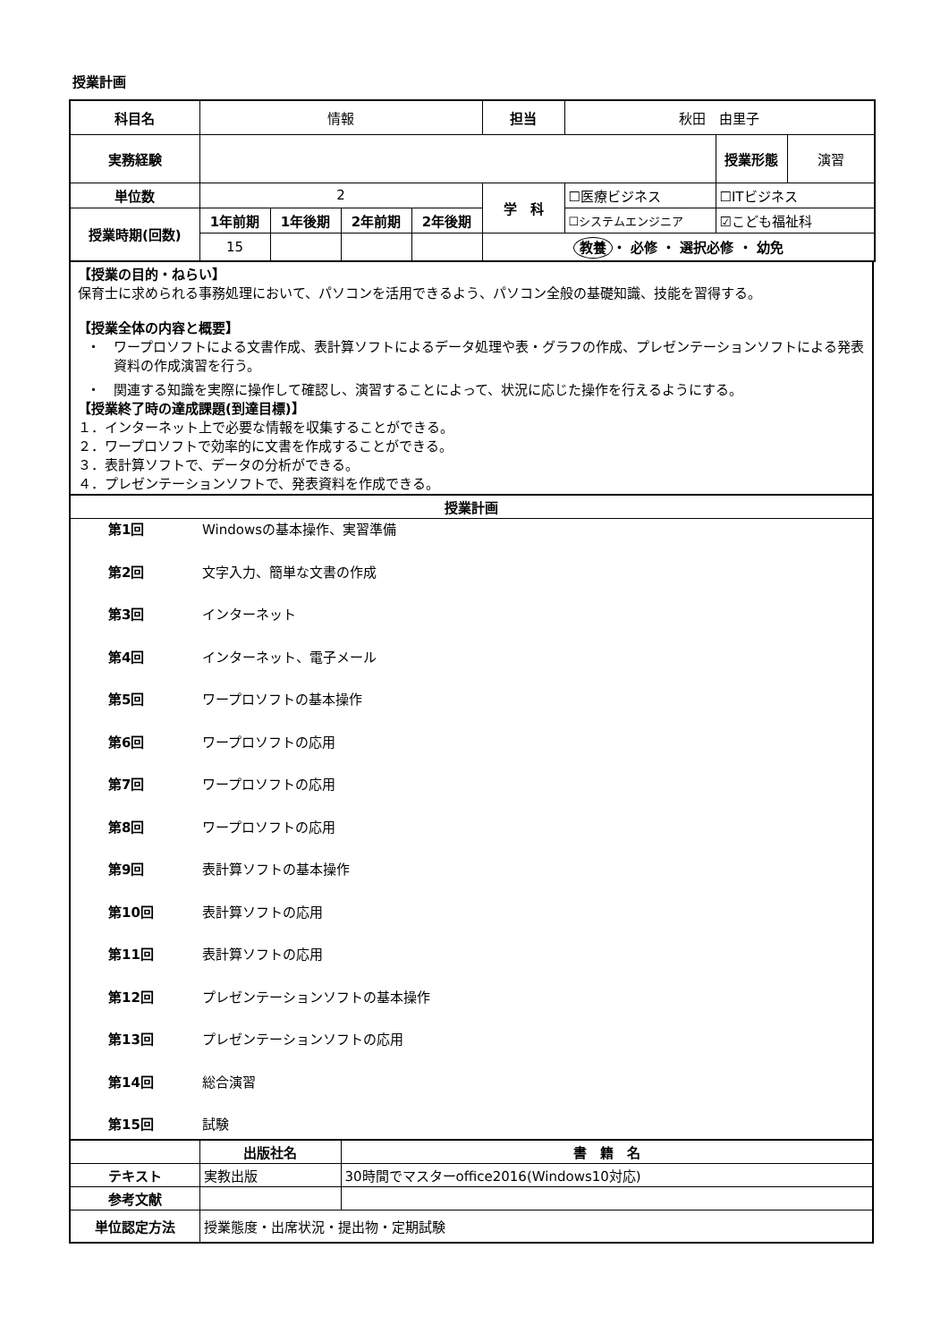授業計画
| 科目名 | 情報 | | | | 担当 | 秋田 由里子 | | |
| 実務経験 | | | | | | | 授業形態 | 演習 |
| 単位数 | 2 | | | | 学 科 | ☐医療ビジネス | ☐ITビジネス | |
| 授業時期(回数) | 1年前期 | 1年後期 | 2年前期 | 2年後期 | | ☐システムエンジニア | ☑こども福祉科 | |
| | 15 | | | | 教養 ・ 必修 ・ 選択必修 ・ 幼免 | | | |
【授業の目的・ねらい】
保育士に求められる事務処理において、パソコンを活用できるよう、パソコン全般の基礎知識、技能を習得する。
【授業全体の内容と概要】
・　ワープロソフトによる文書作成、表計算ソフトによるデータ処理や表・グラフの作成、プレゼンテーションソフトによる発表資料の作成演習を行う。
・　関連する知識を実際に操作して確認し、演習することによって、状況に応じた操作を行えるようにする。
【授業終了時の達成課題(到達目標)】
１．インターネット上で必要な情報を収集することができる。
２．ワープロソフトで効率的に文書を作成することができる。
３．表計算ソフトで、データの分析ができる。
４．プレゼンテーションソフトで、発表資料を作成できる。
授業計画
第1回 Windowsの基本操作、実習準備
第2回 文字入力、簡単な文書の作成
第3回 インターネット
第4回 インターネット、電子メール
第5回 ワープロソフトの基本操作
第6回 ワープロソフトの応用
第7回 ワープロソフトの応用
第8回 ワープロソフトの応用
第9回 表計算ソフトの基本操作
第10回 表計算ソフトの応用
第11回 表計算ソフトの応用
第12回 プレゼンテーションソフトの基本操作
第13回 プレゼンテーションソフトの応用
第14回 総合演習
第15回 試験
| | 出版社名 | 書 籍 名 |
| テキスト | 実教出版 | 30時間でマスターoffice2016(Windows10対応) |
| 参考文献 | | |
| 単位認定方法 | 授業態度・出席状況・提出物・定期試験 | |